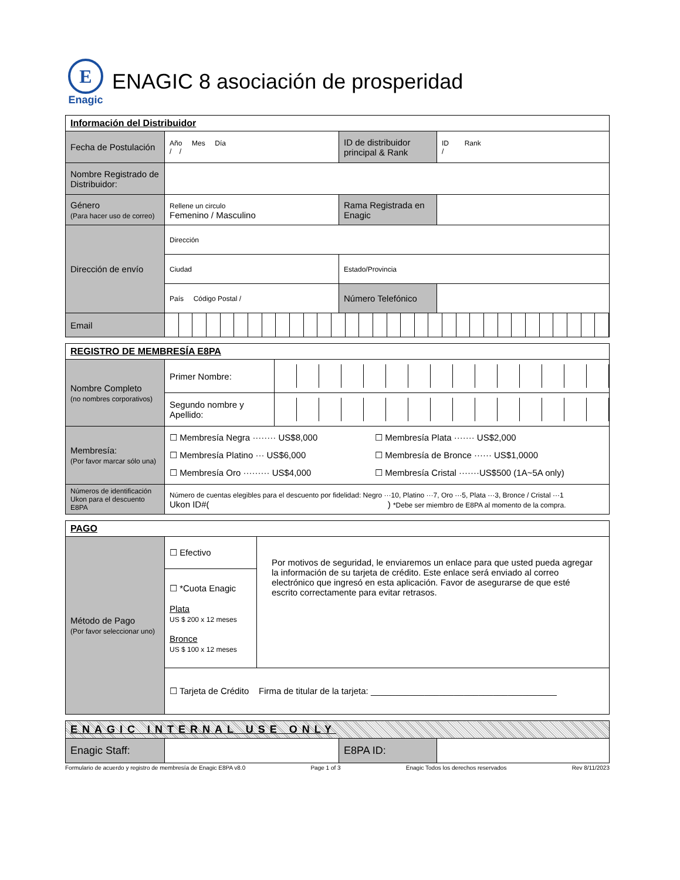E
Enagic
ENAGIC 8 asociación de prosperidad
| Información del Distribuidor | | | |
| Fecha de Postulación | Año Mes Día / / | ID de distribuidor principal & Rank | ID Rank / |
| Nombre Registrado de Distribuidor: | | | |
| Género (Para hacer uso de correo) | Rellene un circulo Femenino / Masculino | Rama Registrada en Enagic | |
| Dirección de envío | Dirección | | |
| | Ciudad | Estado/Provincia | |
| | País Código Postal / | Número Telefónico | |
| Email | | | |
| REGISTRO DE MEMBRESÍA E8PA | | |
| Nombre Completo (no nombres corporativos) | Primer Nombre: | |
| | Segundo nombre y Apellido: | |
| Membresía: (Por favor marcar sólo una) | ☐ Membresía Negra ········ US$8,000 ☐ Membresía Platino ··· US$6,000 ☐ Membresía Oro ········· US$4,000 ☐ Membresía Plata ······· US$2,000 ☐ Membresía de Bronce ······ US$1,0000 ☐ Membresía Cristal ·······US$500 (1A~5A only) | |
| Números de identificación Ukon para el descuento E8PA | Número de cuentas elegibles para el descuento por fidelidad: Negro ···10, Platino ···7, Oro ···5, Plata ···3, Bronce / Cristal ···1 Ukon ID#( ) *Debe ser miembro de E8PA al momento de la compra. | |
| PAGO | | |
| Método de Pago (Por favor seleccionar uno) | ☐ Efectivo | Por motivos de seguridad, le enviaremos un enlace para que usted pueda agregar la información de su tarjeta de crédito. Este enlace será enviado al correo electrónico que ingresó en esta aplicación. Favor de asegurarse de que esté escrito correctamente para evitar retrasos. |
| | ☐ *Cuota Enagic Plata US $ 200 x 12 meses Bronce US $ 100 x 12 meses | |
| | ☐ Tarjeta de Crédito Firma de titular de la tarjeta: ______________________________________ | |
| ENAGIC INTERNAL USE ONLY | | | |
| Enagic Staff: | | E8PA ID: | |
Formulario de acuerdo y registro de membresía de Enagic E8PA v8.0 Page 1 of 3 Enagic Todos los derechos reservados Rev 8/11/2023